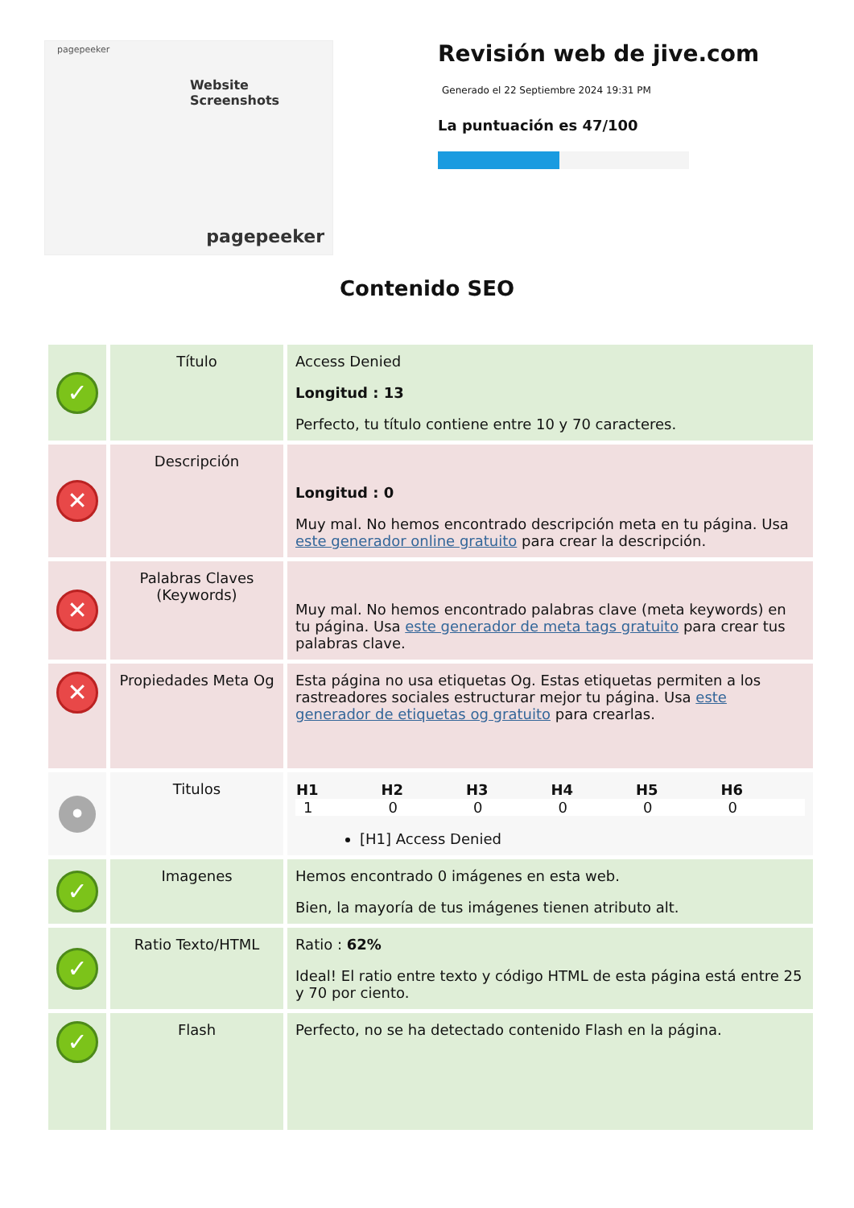pagepeeker
Website Screenshots
pagepeeker
Revisión web de jive.com
Generado el 22 Septiembre 2024 19:31 PM
La puntuación es 47/100
Contenido SEO
| ✓ | Título | Access Denied Longitud : 13 Perfecto, tu título contiene entre 10 y 70 caracteres. |
| ✕ | Descripción | Longitud : 0 Muy mal. No hemos encontrado descripción meta en tu página. Usa este generador online gratuito para crear la descripción. |
| ✕ | Palabras Claves (Keywords) | Muy mal. No hemos encontrado palabras clave (meta keywords) en tu página. Usa este generador de meta tags gratuito para crear tus palabras clave. |
| ✕ | Propiedades Meta Og | Esta página no usa etiquetas Og. Estas etiquetas permiten a los rastreadores sociales estructurar mejor tu página. Usa este generador de etiquetas og gratuito para crearlas. |
| • | Titulos | / H1 / H2 / H3 / H4 / H5 / H6 / / --- / --- / --- / --- / --- / --- / / 1 / 0 / 0 / 0 / 0 / 0 / [H1] Access Denied |
| ✓ | Imagenes | Hemos encontrado 0 imágenes en esta web. Bien, la mayoría de tus imágenes tienen atributo alt. |
| ✓ | Ratio Texto/HTML | Ratio : 62% Ideal! El ratio entre texto y código HTML de esta página está entre 25 y 70 por ciento. |
| ✓ | Flash | Perfecto, no se ha detectado contenido Flash en la página. |